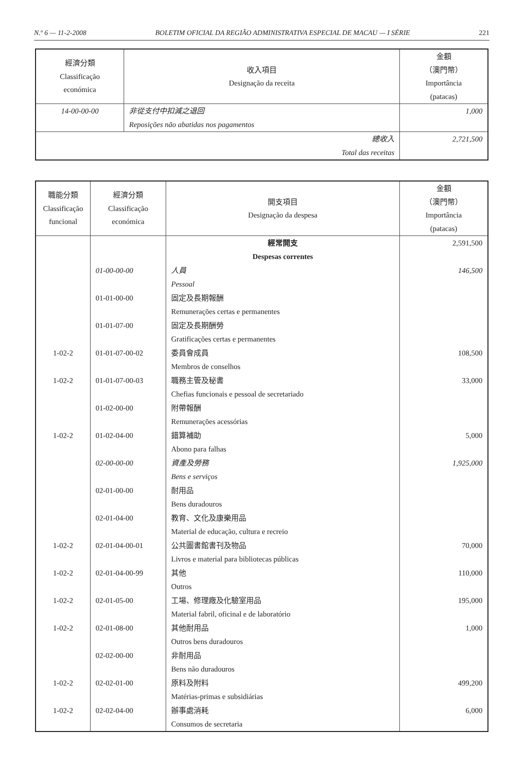N.º 6 — 11-2-2008 BOLETIM OFICIAL DA REGIÃO ADMINISTRATIVA ESPECIAL DE MACAU — I SÉRIE 221
| 經濟分類 Classificação económica | 收入項目 Designação da receita | 金額 （澳門幣） Importância (patacas) |
| --- | --- | --- |
| 14-00-00-00 | 非從支付中扣減之退回 Reposições não abatidas nos pagamentos | 1,000 |
| 總收入 Total das receitas | | 2,721,500 |
| 職能分類 Classificação funcional | 經濟分類 Classificação económica | 開支項目 Designação da despesa | 金額 （澳門幣） Importância (patacas) |
| --- | --- | --- | --- |
| | | 經常開支 Despesas correntes | 2,591,500 |
| | 01-00-00-00 | 人員 Pessoal | 146,500 |
| | 01-01-00-00 | 固定及長期報酬 Remunerações certas e permanentes | |
| | 01-01-07-00 | 固定及長期酬勞 Gratificações certas e permanentes | |
| 1-02-2 | 01-01-07-00-02 | 委員會成員 Membros de conselhos | 108,500 |
| 1-02-2 | 01-01-07-00-03 | 職務主管及秘書 Chefias funcionais e pessoal de secretariado | 33,000 |
| | 01-02-00-00 | 附帶報酬 Remunerações acessórias | |
| 1-02-2 | 01-02-04-00 | 錯算補助 Abono para falhas | 5,000 |
| | 02-00-00-00 | 資產及勞務 Bens e serviços | 1,925,000 |
| | 02-01-00-00 | 耐用品 Bens duradouros | |
| | 02-01-04-00 | 教育、文化及康樂用品 Material de educação, cultura e recreio | |
| 1-02-2 | 02-01-04-00-01 | 公共圖書館書刊及物品 Livros e material para bibliotecas públicas | 70,000 |
| 1-02-2 | 02-01-04-00-99 | 其他 Outros | 110,000 |
| 1-02-2 | 02-01-05-00 | 工場、修理廠及化驗室用品 Material fabril, oficinal e de laboratório | 195,000 |
| 1-02-2 | 02-01-08-00 | 其他耐用品 Outros bens duradouros | 1,000 |
| | 02-02-00-00 | 非耐用品 Bens não duradouros | |
| 1-02-2 | 02-02-01-00 | 原料及附料 Matérias-primas e subsidiárias | 499,200 |
| 1-02-2 | 02-02-04-00 | 辦事處消耗 Consumos de secretaria | 6,000 |